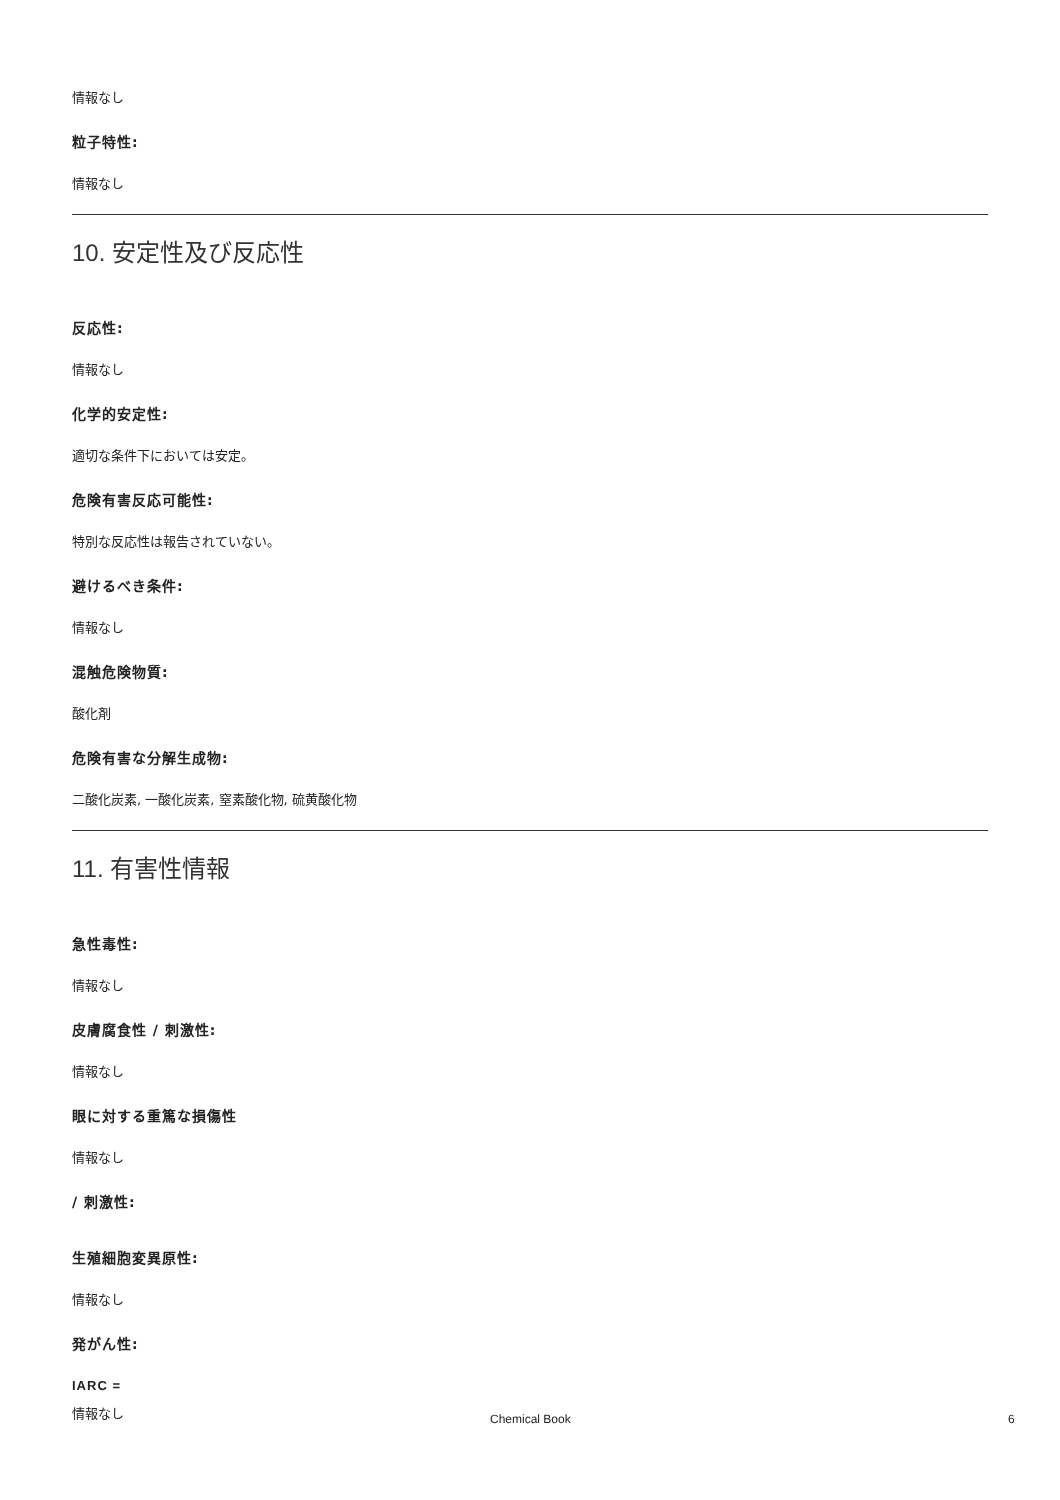情報なし
粒子特性:
情報なし
10. 安定性及び反応性
反応性:
情報なし
化学的安定性:
適切な条件下においては安定。
危険有害反応可能性:
特別な反応性は報告されていない。
避けるべき条件:
情報なし
混触危険物質:
酸化剤
危険有害な分解生成物:
二酸化炭素, 一酸化炭素, 窒素酸化物, 硫黄酸化物
11. 有害性情報
急性毒性:
情報なし
皮膚腐食性 / 刺激性:
情報なし
眼に対する重篤な損傷性
情報なし
/ 刺激性:
生殖細胞変異原性:
情報なし
発がん性:
IARC =
情報なし
Chemical Book 6